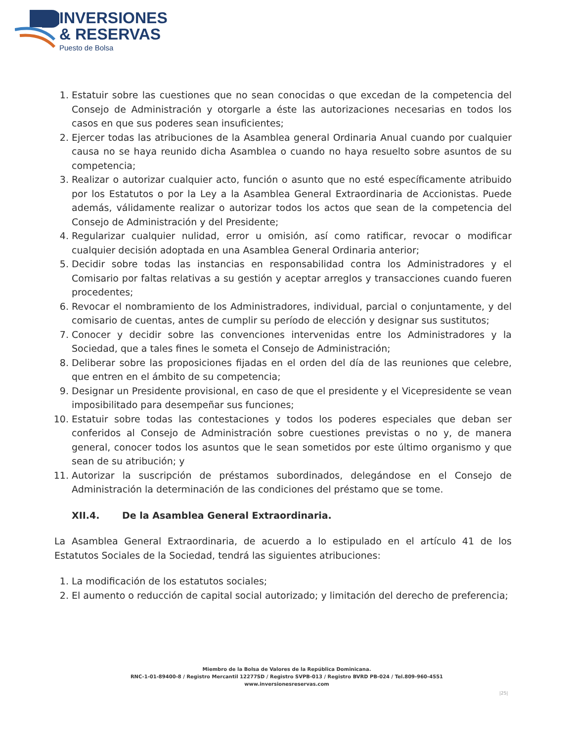INVERSIONES
& RESERVAS
Puesto de Bolsa
1. Estatuir sobre las cuestiones que no sean conocidas o que excedan de la competencia del Consejo de Administración y otorgarle a éste las autorizaciones necesarias en todos los casos en que sus poderes sean insuficientes;
2. Ejercer todas las atribuciones de la Asamblea general Ordinaria Anual cuando por cualquier causa no se haya reunido dicha Asamblea o cuando no haya resuelto sobre asuntos de su competencia;
3. Realizar o autorizar cualquier acto, función o asunto que no esté específicamente atribuido por los Estatutos o por la Ley a la Asamblea General Extraordinaria de Accionistas. Puede además, válidamente realizar o autorizar todos los actos que sean de la competencia del Consejo de Administración y del Presidente;
4. Regularizar cualquier nulidad, error u omisión, así como ratificar, revocar o modificar cualquier decisión adoptada en una Asamblea General Ordinaria anterior;
5. Decidir sobre todas las instancias en responsabilidad contra los Administradores y el Comisario por faltas relativas a su gestión y aceptar arreglos y transacciones cuando fueren procedentes;
6. Revocar el nombramiento de los Administradores, individual, parcial o conjuntamente, y del comisario de cuentas, antes de cumplir su período de elección y designar sus sustitutos;
7. Conocer y decidir sobre las convenciones intervenidas entre los Administradores y la Sociedad, que a tales fines le someta el Consejo de Administración;
8. Deliberar sobre las proposiciones fijadas en el orden del día de las reuniones que celebre, que entren en el ámbito de su competencia;
9. Designar un Presidente provisional, en caso de que el presidente y el Vicepresidente se vean imposibilitado para desempeñar sus funciones;
10. Estatuir sobre todas las contestaciones y todos los poderes especiales que deban ser conferidos al Consejo de Administración sobre cuestiones previstas o no y, de manera general, conocer todos los asuntos que le sean sometidos por este último organismo y que sean de su atribución; y
11. Autorizar la suscripción de préstamos subordinados, delegándose en el Consejo de Administración la determinación de las condiciones del préstamo que se tome.
XII.4. De la Asamblea General Extraordinaria.
La Asamblea General Extraordinaria, de acuerdo a lo estipulado en el artículo 41 de los Estatutos Sociales de la Sociedad, tendrá las siguientes atribuciones:
1. La modificación de los estatutos sociales;
2. El aumento o reducción de capital social autorizado; y limitación del derecho de preferencia;
Miembro de la Bolsa de Valores de la República Dominicana.
RNC-1-01-89400-8 / Registro Mercantil 12277SD / Registro SVPB-013 / Registro BVRD PB-024 / Tel.809-960-4551
www.inversionesreservas.com
|25|